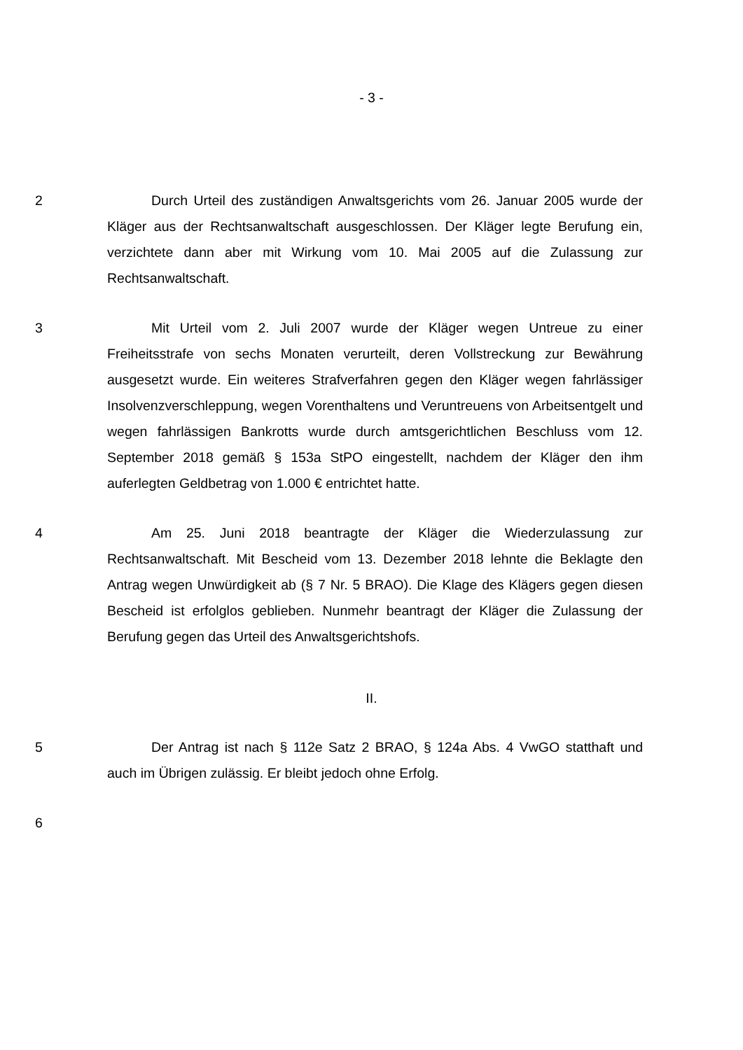- 3 -
2 Durch Urteil des zuständigen Anwaltsgerichts vom 26. Januar 2005 wurde der Kläger aus der Rechtsanwaltschaft ausgeschlossen. Der Kläger legte Berufung ein, verzichtete dann aber mit Wirkung vom 10. Mai 2005 auf die Zulassung zur Rechtsanwaltschaft.
3 Mit Urteil vom 2. Juli 2007 wurde der Kläger wegen Untreue zu einer Freiheitsstrafe von sechs Monaten verurteilt, deren Vollstreckung zur Bewährung ausgesetzt wurde. Ein weiteres Strafverfahren gegen den Kläger wegen fahrlässiger Insolvenzverschleppung, wegen Vorenthaltens und Veruntreuens von Arbeitsentgelt und wegen fahrlässigen Bankrotts wurde durch amtsgerichtlichen Beschluss vom 12. September 2018 gemäß § 153a StPO eingestellt, nachdem der Kläger den ihm auferlegten Geldbetrag von 1.000 € entrichtet hatte.
4 Am 25. Juni 2018 beantragte der Kläger die Wiederzulassung zur Rechtsanwaltschaft. Mit Bescheid vom 13. Dezember 2018 lehnte die Beklagte den Antrag wegen Unwürdigkeit ab (§ 7 Nr. 5 BRAO). Die Klage des Klägers gegen diesen Bescheid ist erfolglos geblieben. Nunmehr beantragt der Kläger die Zulassung der Berufung gegen das Urteil des Anwaltsgerichtshofs.
II.
5 Der Antrag ist nach § 112e Satz 2 BRAO, § 124a Abs. 4 VwGO statthaft und auch im Übrigen zulässig. Er bleibt jedoch ohne Erfolg.
6